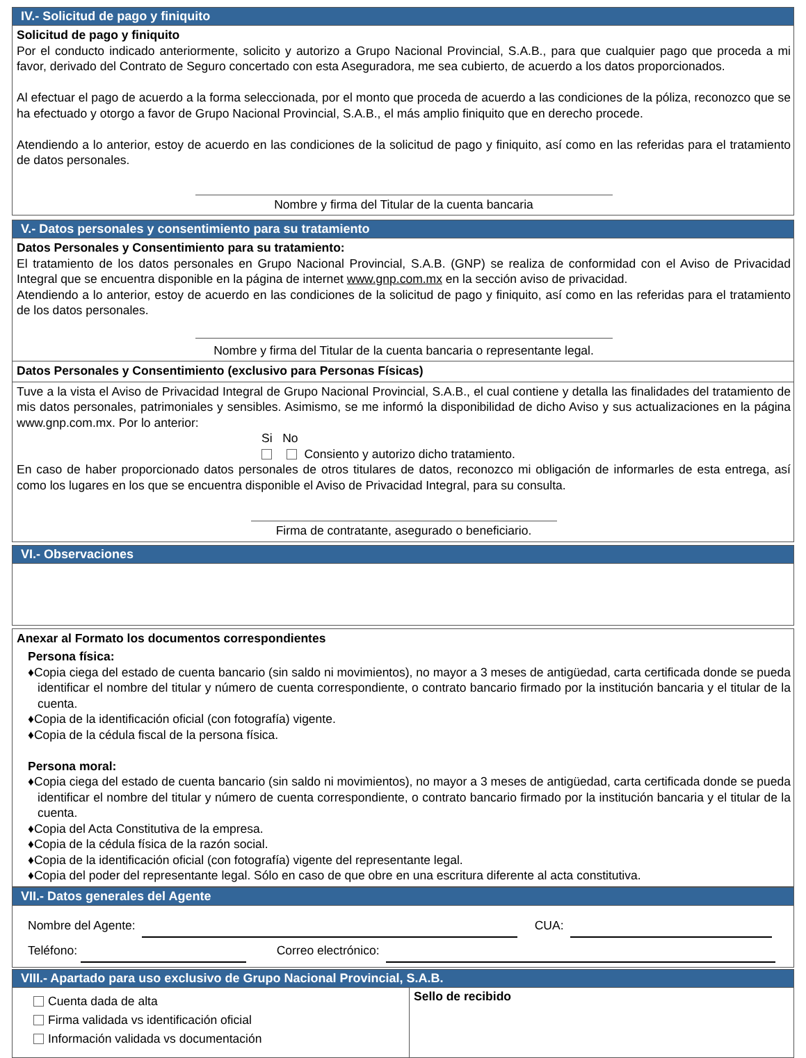IV.- Solicitud de pago y finiquito
Solicitud de pago y finiquito
Por el conducto indicado anteriormente, solicito y autorizo a Grupo Nacional Provincial, S.A.B., para que cualquier pago que proceda a mi favor, derivado del Contrato de Seguro concertado con esta Aseguradora, me sea cubierto, de acuerdo a los datos proporcionados.
Al efectuar el pago de acuerdo a la forma seleccionada, por el monto que proceda de acuerdo a las condiciones de la póliza, reconozco que se ha efectuado y otorgo a favor de Grupo Nacional Provincial, S.A.B., el más amplio finiquito que en derecho procede.
Atendiendo a lo anterior, estoy de acuerdo en las condiciones de la solicitud de pago y finiquito, así como en las referidas para el tratamiento de datos personales.
Nombre y firma del Titular de la cuenta bancaria
V.- Datos personales y consentimiento para su tratamiento
Datos Personales y Consentimiento para su tratamiento:
El tratamiento de los datos personales en Grupo Nacional Provincial, S.A.B. (GNP) se realiza de conformidad con el Aviso de Privacidad Integral que se encuentra disponible en la página de internet www.gnp.com.mx en la sección aviso de privacidad.
Atendiendo a lo anterior, estoy de acuerdo en las condiciones de la solicitud de pago y finiquito, así como en las referidas para el tratamiento de los datos personales.
Nombre y firma del Titular de la cuenta bancaria o representante legal.
Datos Personales y Consentimiento (exclusivo para Personas Físicas)
Tuve a la vista el Aviso de Privacidad Integral de Grupo Nacional Provincial, S.A.B., el cual contiene y detalla las finalidades del tratamiento de mis datos personales, patrimoniales y sensibles. Asimismo, se me informó la disponibilidad de dicho Aviso y sus actualizaciones en la página www.gnp.com.mx. Por lo anterior:
Si No
Consiento y autorizo dicho tratamiento.
En caso de haber proporcionado datos personales de otros titulares de datos, reconozco mi obligación de informarles de esta entrega, así como los lugares en los que se encuentra disponible el Aviso de Privacidad Integral, para su consulta.
Firma de contratante, asegurado o beneficiario.
VI.- Observaciones
Anexar al Formato los documentos correspondientes
Persona física:
♦Copia ciega del estado de cuenta bancario (sin saldo ni movimientos), no mayor a 3 meses de antigüedad, carta certificada donde se pueda identificar el nombre del titular y número de cuenta correspondiente, o contrato bancario firmado por la institución bancaria y el titular de la cuenta.
♦Copia de la identificación oficial (con fotografía) vigente.
♦Copia de la cédula fiscal de la persona física.
Persona moral:
♦Copia ciega del estado de cuenta bancario (sin saldo ni movimientos), no mayor a 3 meses de antigüedad, carta certificada donde se pueda identificar el nombre del titular y número de cuenta correspondiente, o contrato bancario firmado por la institución bancaria y el titular de la cuenta.
♦Copia del Acta Constitutiva de la empresa.
♦Copia de la cédula física de la razón social.
♦Copia de la identificación oficial (con fotografía) vigente del representante legal.
♦Copia del poder del representante legal. Sólo en caso de que obre en una escritura diferente al acta constitutiva.
VII.- Datos generales del Agente
Nombre del Agente: CUA:
Teléfono: Correo electrónico:
VIII.- Apartado para uso exclusivo de Grupo Nacional Provincial, S.A.B.
Cuenta dada de alta
Firma validada vs identificación oficial
Información validada vs documentación
Sello de recibido